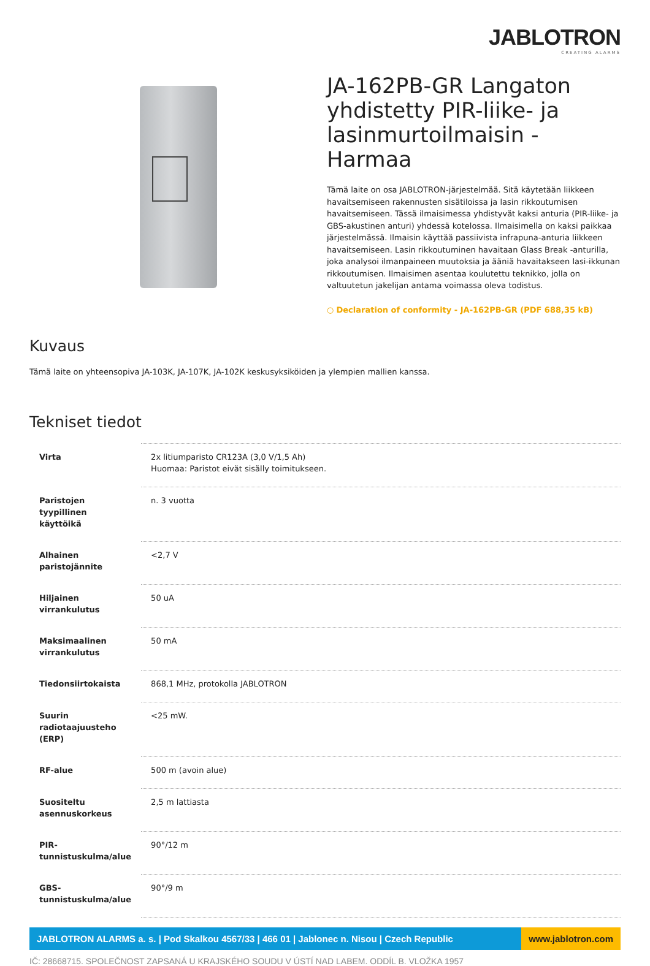JABLOTRON
CREATING ALARMS
JA-162PB-GR Langaton yhdistetty PIR-liike- ja lasinmurtoilmaisin - Harmaa
Tämä laite on osa JABLOTRON-järjestelmää. Sitä käytetään liikkeen havaitsemiseen rakennusten sisätiloissa ja lasin rikkoutumisen havaitsemiseen. Tässä ilmaisimessa yhdistyvät kaksi anturia (PIR-liike- ja GBS-akustinen anturi) yhdessä kotelossa. Ilmaisimella on kaksi paikkaa järjestelmässä. Ilmaisin käyttää passiivista infrapuna-anturia liikkeen havaitsemiseen. Lasin rikkoutuminen havaitaan Glass Break -anturilla, joka analysoi ilmanpaineen muutoksia ja ääniä havaitakseen lasi-ikkunan rikkoutumisen. Ilmaisimen asentaa koulutettu teknikko, jolla on valtuutetun jakelijan antama voimassa oleva todistus.
○ Declaration of conformity - JA-162PB-GR (PDF 688,35 kB)
Kuvaus
Tämä laite on yhteensopiva JA-103K, JA-107K, JA-102K keskusyksiköiden ja ylempien mallien kanssa.
Tekniset tiedot
| Virta | 2x litiumparisto CR123A (3,0 V/1,5 Ah) Huomaa: Paristot eivät sisälly toimitukseen. |
| Paristojen tyypillinen käyttöikä | n. 3 vuotta |
| Alhainen paristojännite | <2,7 V |
| Hiljainen virrankulutus | 50 uA |
| Maksimaalinen virrankulutus | 50 mA |
| Tiedonsiirtokaista | 868,1 MHz, protokolla JABLOTRON |
| Suurin radiotaajuusteho (ERP) | <25 mW. |
| RF-alue | 500 m (avoin alue) |
| Suositeltu asennuskorkeus | 2,5 m lattiasta |
| PIR-tunnistuskulma/alue | 90°/12 m |
| GBS-tunnistuskulma/alue | 90°/9 m |
JABLOTRON ALARMS a. s. | Pod Skalkou 4567/33 | 466 01 | Jablonec n. Nisou | Czech Republic
www.jablotron.com
IČ: 28668715. SPOLEČNOST ZAPSANÁ U KRAJSKÉHO SOUDU V ÚSTÍ NAD LABEM. ODDÍL B. VLOŽKA 1957